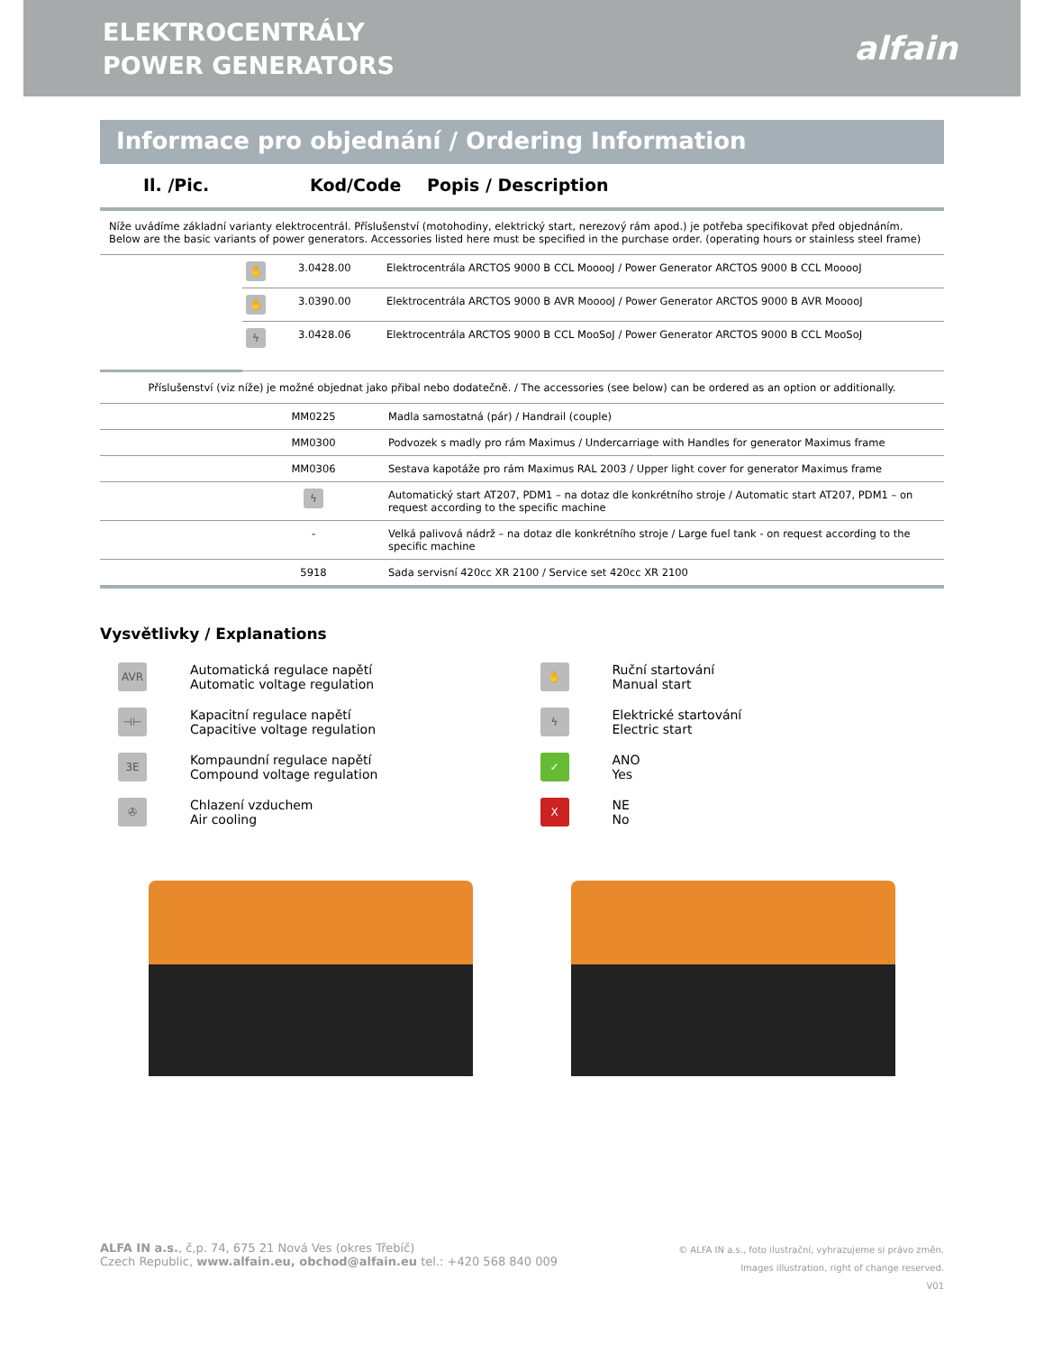ELEKTROCENTRÁLY
POWER GENERATORS
alfain
Informace pro objednání / Ordering Information
Il. /Pic. Kod/Code Popis / Description
Níže uvádíme základní varianty elektrocentrál. Příslušenství (motohodiny, elektrický start, nerezový rám apod.) je potřeba specifikovat před objednáním.
Below are the basic variants of power generators. Accessories listed here must be specified in the purchase order. (operating hours or stainless steel frame)
| | ✋ | 3.0428.00 | Elektrocentrála ARCTOS 9000 B CCL MooooJ / Power Generator ARCTOS 9000 B CCL MooooJ |
| | ✋ | 3.0390.00 | Elektrocentrála ARCTOS 9000 B AVR MooooJ / Power Generator ARCTOS 9000 B AVR MooooJ |
| | ϟ | 3.0428.06 | Elektrocentrála ARCTOS 9000 B CCL MooSoJ / Power Generator ARCTOS 9000 B CCL MooSoJ |
Příslušenství (viz níže) je možné objednat jako přibal nebo dodatečně. / The accessories (see below) can be ordered as an option or additionally.
| | MM0225 | Madla samostatná (pár) / Handrail (couple) |
| | MM0300 | Podvozek s madly pro rám Maximus / Undercarriage with Handles for generator Maximus frame |
| | MM0306 | Sestava kapotáže pro rám Maximus RAL 2003 / Upper light cover for generator Maximus frame |
| | ϟ | Automatický start AT207, PDM1 – na dotaz dle konkrétního stroje / Automatic start AT207, PDM1 – on request according to the specific machine |
| | - | Velká palivová nádrž – na dotaz dle konkrétního stroje / Large fuel tank - on request according to the specific machine |
| | 5918 | Sada servisní 420cc XR 2100 / Service set 420cc XR 2100 |
Vysvětlivky / Explanations
AVR Automatická regulace napětí
Automatic voltage regulation
✋ Ruční startování
Manual start
⊣⊢ Kapacitní regulace napětí
Capacitive voltage regulation
ϟ Elektrické startování
Electric start
3E Kompaundní regulace napětí
Compound voltage regulation
✓ ANO
Yes
✇ Chlazení vzduchem
Air cooling
X NE
No
ALFA IN a.s., č,p. 74, 675 21 Nová Ves (okres Třebíč)
Czech Republic, www.alfain.eu, obchod@alfain.eu tel.: +420 568 840 009
© ALFA IN a.s., foto ilustrační, vyhrazujeme si právo změn.
Images illustration, right of change reserved.
V01